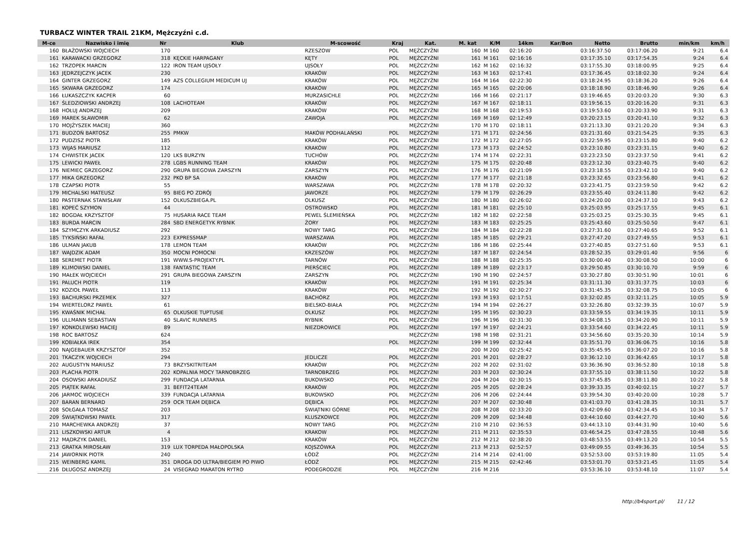TURBACZ WINTER TRAIL 21KM, Mężczyźni c.d.
| M-ce | Nazwisko i imię | Nr | Klub | M-scowość | Kraj | Kat. | M. kat | K/M | 14km | Kar/Bon | Netto | Brutto | min/km | km/h |
| --- | --- | --- | --- | --- | --- | --- | --- | --- | --- | --- | --- | --- | --- | --- |
| 160 | BŁAŻOWSKI WOJCIECH | 170 | | RZESZOW | POL | MĘŻCZYŹNI | 160 | M 160 | 02:16:20 | | 03:16:37.50 | 03:17:06.20 | 9:21 | 6.4 |
| 161 | KARAWACKI GRZEGORZ | 318 | KĘCKIE HARPAGANY | KĘTY | POL | MĘŻCZYŹNI | 161 | M 161 | 02:16:16 | | 03:17:35.10 | 03:17:54.35 | 9:24 | 6.4 |
| 162 | TRZOPEK MARCIN | 122 | IRON TEAM UJSOŁY | UJSOŁY | POL | MĘŻCZYŹNI | 162 | M 162 | 02:16:32 | | 03:17:55.30 | 03:18:00.95 | 9:25 | 6.4 |
| 163 | JĘDRZEJCZYK JACEK | 230 | | KRAKÓW | POL | MĘŻCZYŹNI | 163 | M 163 | 02:17:41 | | 03:17:36.45 | 03:18:02.30 | 9:24 | 6.4 |
| 164 | GINTER GRZEGORZ | 149 | AZS COLLEGIUM MEDICUM UJ | KRAKÓW | POL | MĘŻCZYŹNI | 164 | M 164 | 02:22:30 | | 03:18:24.95 | 03:18:36.20 | 9:26 | 6.4 |
| 165 | SKWARA GRZEGORZ | 174 | | KRAKÓW | POL | MĘŻCZYŹNI | 165 | M 165 | 02:20:06 | | 03:18:18.90 | 03:18:46.90 | 9:26 | 6.4 |
| 166 | ŁUKASZCZYK KACPER | 60 | | MURZASICHLE | POL | MĘŻCZYŹNI | 166 | M 166 | 02:21:17 | | 03:19:46.65 | 03:20:03.20 | 9:30 | 6.3 |
| 167 | ŚLEDZIOWSKI ANDRZEJ | 108 | LACHOTEAM | KRAKÓW | POL | MĘŻCZYŹNI | 167 | M 167 | 02:18:11 | | 03:19:56.15 | 03:20:16.20 | 9:31 | 6.3 |
| 168 | HOŁUJ ANDRZEJ | 209 | | KRAKÓW | POL | MĘŻCZYŹNI | 168 | M 168 | 02:19:53 | | 03:19:53.60 | 03:20:33.90 | 9:31 | 6.3 |
| 169 | MAREK SŁAWOMIR | 62 | | ZAWOJA | POL | MĘŻCZYŹNI | 169 | M 169 | 02:12:49 | | 03:20:23.15 | 03:20:41.10 | 9:32 | 6.3 |
| 170 | MOJŻYSZEK MACIEJ | 360 | | | | MĘŻCZYŹNI | 170 | M 170 | 02:18:11 | | 03:21:13.30 | 03:21:20.20 | 9:34 | 6.3 |
| 171 | BUDZOŃ BARTOSZ | 255 | PMKW | MAKÓW PODHALAŃSKI | POL | MĘŻCZYŹNI | 171 | M 171 | 02:24:56 | | 03:21:31.60 | 03:21:54.25 | 9:35 | 6.3 |
| 172 | PUDZISZ PIOTR | 185 | | KRAKÓW | POL | MĘŻCZYŹNI | 172 | M 172 | 02:27:05 | | 03:22:59.95 | 03:23:15.80 | 9:40 | 6.2 |
| 173 | WIJAS MARIUSZ | 112 | | KRAKÓW | POL | MĘŻCZYŹNI | 173 | M 173 | 02:24:52 | | 03:23:10.80 | 03:23:31.15 | 9:40 | 6.2 |
| 174 | CHWISTEK JACEK | 120 | LKS BURZYN | TUCHÓW | POL | MĘŻCZYŹNI | 174 | M 174 | 02:22:31 | | 03:23:23.50 | 03:23:37.50 | 9:41 | 6.2 |
| 175 | LEWICKI PAWEŁ | 278 | LGBS RUNNING TEAM | KRAKÓW | POL | MĘŻCZYŹNI | 175 | M 175 | 02:20:48 | | 03:23:12.30 | 03:23:40.75 | 9:40 | 6.2 |
| 176 | NIEMIEC GRZEGORZ | 290 | GRUPA BIEGOWA ZARSZYN | ZARSZYN | POL | MĘŻCZYŹNI | 176 | M 176 | 02:21:09 | | 03:23:18.55 | 03:23:42.10 | 9:40 | 6.2 |
| 177 | MIKA GRZEGORZ | 232 | PKO BP SA | KRAKÓW | POL | MĘŻCZYŹNI | 177 | M 177 | 02:21:18 | | 03:23:32.65 | 03:23:56.80 | 9:41 | 6.2 |
| 178 | CZAPSKI PIOTR | 55 | | WARSZAWA | POL | MĘŻCZYŹNI | 178 | M 178 | 02:20:32 | | 03:23:41.75 | 03:23:59.50 | 9:42 | 6.2 |
| 179 | MICHALSKI MATEUSZ | 95 | BIEG PO ZDRÓJ | JAWORZE | POL | MĘŻCZYŹNI | 179 | M 179 | 02:26:29 | | 03:23:55.40 | 03:24:11.80 | 9:42 | 6.2 |
| 180 | PASTERNAK STANISŁAW | 152 | OLKUSZBIEGA.PL | OLKUSZ | POL | MĘŻCZYŹNI | 180 | M 180 | 02:26:02 | | 03:24:20.00 | 03:24:37.10 | 9:43 | 6.2 |
| 181 | KOPEĆ SZYMON | 44 | | OSTROWSKO | POL | MĘŻCZYŹNI | 181 | M 181 | 02:25:10 | | 03:25:03.95 | 03:25:17.55 | 9:45 | 6.1 |
| 182 | BOGDAŁ KRZYSZTOF | 75 | HUSARIA RACE TEAM | PEWEL ŚLEMIEŃSKA | POL | MĘŻCZYŹNI | 182 | M 182 | 02:22:58 | | 03:25:03.25 | 03:25:30.35 | 9:45 | 6.1 |
| 183 | BURDA MARCIN | 284 | SBD ENERGETYK RYBNIK | ŻORY | POL | MĘŻCZYŹNI | 183 | M 183 | 02:25:25 | | 03:25:43.60 | 03:25:50.50 | 9:47 | 6.1 |
| 184 | SZYMCZYK ARKADIUSZ | 292 | | NOWY TARG | POL | MĘŻCZYŹNI | 184 | M 184 | 02:22:28 | | 03:27:31.60 | 03:27:40.65 | 9:52 | 6.1 |
| 185 | TYKSIŃSKI RAFAŁ | 223 | EXPRESSMAP | WARSZAWA | POL | MĘŻCZYŹNI | 185 | M 185 | 02:29:21 | | 03:27:47.20 | 03:27:49.55 | 9:53 | 6.1 |
| 186 | ULMAN JAKUB | 178 | LEMON TEAM | KRAKÓW | POL | MĘŻCZYŹNI | 186 | M 186 | 02:25:44 | | 03:27:40.85 | 03:27:51.60 | 9:53 | 6.1 |
| 187 | WAJDZIK ADAM | 350 | MOCNI POMOCNI | KRZESZÓW | POL | MĘŻCZYŹNI | 187 | M 187 | 02:24:54 | | 03:28:52.35 | 03:29:01.40 | 9:56 | 6 |
| 188 | SEREMET PIOTR | 191 | WWW.S-PROJEKTY.PL | TARNÓW | POL | MĘŻCZYŹNI | 188 | M 188 | 02:25:35 | | 03:30:00.40 | 03:30:08.50 | 10:00 | 6 |
| 189 | KLIMOWSKI DANIEL | 138 | FANTASTIC TEAM | PIERŚCIEC | POL | MĘŻCZYŹNI | 189 | M 189 | 02:23:17 | | 03:29:50.85 | 03:30:10.70 | 9:59 | 6 |
| 190 | MAŁEK WOJCIECH | 291 | GRUPA BIEGOWA ZARSZYN | ZARSZYN | POL | MĘŻCZYŹNI | 190 | M 190 | 02:24:57 | | 03:30:27.80 | 03:30:51.90 | 10:01 | 6 |
| 191 | PALUCH PIOTR | 119 | | KRAKÓW | POL | MĘŻCZYŹNI | 191 | M 191 | 02:25:34 | | 03:31:11.30 | 03:31:37.75 | 10:03 | 6 |
| 192 | KOZIOŁ PAWEŁ | 113 | | KRAKÓW | POL | MĘŻCZYŹNI | 192 | M 192 | 02:30:27 | | 03:31:45.35 | 03:32:08.75 | 10:05 | 6 |
| 193 | BACHURSKI PRZEMEK | 327 | | BACHÓRZ | POL | MĘŻCZYŹNI | 193 | M 193 | 02:17:51 | | 03:32:02.85 | 03:32:11.25 | 10:05 | 5.9 |
| 194 | WIERTELORZ PAWEŁ | 61 | | BIELSKO-BIAŁA | POL | MĘŻCZYŹNI | 194 | M 194 | 02:26:27 | | 03:32:26.80 | 03:32:39.35 | 10:07 | 5.9 |
| 195 | KWAŚNIK MICHAŁ | 65 | OLKUSKIE TUPTUSIE | OLKUSZ | POL | MĘŻCZYŹNI | 195 | M 195 | 02:30:23 | | 03:33:59.55 | 03:34:19.35 | 10:11 | 5.9 |
| 196 | ULLMANN SEBASTIAN | 40 | SLAVIC RUNNERS | RYBNIK | POL | MĘŻCZYŹNI | 196 | M 196 | 02:31:30 | | 03:34:08.15 | 03:34:20.90 | 10:11 | 5.9 |
| 197 | KONKOLEWSKI MACIEJ | 89 | | NIEZDROWICE | POL | MĘŻCZYŹNI | 197 | M 197 | 02:24:21 | | 03:33:54.60 | 03:34:22.45 | 10:11 | 5.9 |
| 198 | ROC BARTOSZ | 624 | | | | MĘŻCZYŹNI | 198 | M 198 | 02:31:21 | | 03:34:56.60 | 03:35:20.30 | 10:14 | 5.9 |
| 199 | KOBIAŁKA IREK | 354 | | | POL | MĘŻCZYŹNI | 199 | M 199 | 02:32:44 | | 03:35:51.70 | 03:36:06.75 | 10:16 | 5.8 |
| 200 | NAJGEBAUER KRZYSZTOF | 352 | | | | MĘŻCZYŹNI | 200 | M 200 | 02:25:42 | | 03:35:45.95 | 03:36:07.20 | 10:16 | 5.8 |
| 201 | TKACZYK WOJCIECH | 294 | | JEDLICZE | POL | MĘŻCZYŹNI | 201 | M 201 | 02:28:27 | | 03:36:12.10 | 03:36:42.65 | 10:17 | 5.8 |
| 202 | AUGUSTYN MARIUSZ | 73 | BRZYSKITRITEAM | KRAKÓW | POL | MĘŻCZYŹNI | 202 | M 202 | 02:31:02 | | 03:36:36.90 | 03:36:52.80 | 10:18 | 5.8 |
| 203 | PLACHA PIOTR | 202 | KOPALNIA MOCY TARNOBRZEG | TARNOBRZEG | POL | MĘŻCZYŹNI | 203 | M 203 | 02:30:24 | | 03:37:55.10 | 03:38:11.50 | 10:22 | 5.8 |
| 204 | OSOWSKI ARKADIUSZ | 299 | FUNDACJA LATARNIA | BUKOWSKO | POL | MĘŻCZYŹNI | 204 | M 204 | 02:30:15 | | 03:37:45.85 | 03:38:11.80 | 10:22 | 5.8 |
| 205 | PIĄTEK RAFAŁ | 31 | BEFIT24TEAM | KRAKÓW | POL | MĘŻCZYŹNI | 205 | M 205 | 02:28:24 | | 03:39:33.35 | 03:40:02.15 | 10:27 | 5.7 |
| 206 | JARMOC WOJCIECH | 339 | FUNDACJA LATARNIA | BUKOWSKO | POL | MĘŻCZYŹNI | 206 | M 206 | 02:24:44 | | 03:39:54.30 | 03:40:20.00 | 10:28 | 5.7 |
| 207 | BARAN BERNARD | 259 | OCR TEAM DĘBICA | DĘBICA | POL | MĘŻCZYŹNI | 207 | M 207 | 02:30:48 | | 03:41:03.70 | 03:41:28.35 | 10:31 | 5.7 |
| 208 | SOŁGAŁA TOMASZ | 203 | | ŚWIĄTNIKI GÓRNE | POL | MĘŻCZYŹNI | 208 | M 208 | 02:33:20 | | 03:42:09.60 | 03:42:34.45 | 10:34 | 5.7 |
| 209 | ŚWIĄTKOWSKI PAWEŁ | 317 | | KLUSZKOWCE | POL | MĘŻCZYŹNI | 209 | M 209 | 02:34:48 | | 03:44:10.60 | 03:44:27.70 | 10:40 | 5.6 |
| 210 | MARCHEWKA ANDRZEJ | 37 | | NOWY TARG | POL | MĘŻCZYŹNI | 210 | M 210 | 02:36:53 | | 03:44:13.10 | 03:44:31.90 | 10:40 | 5.6 |
| 211 | LISZKOWSKI ARTUR | 4 | | KRAKOW | POL | MĘŻCZYŹNI | 211 | M 211 | 02:35:53 | | 03:46:54.25 | 03:47:28.55 | 10:48 | 5.6 |
| 212 | MĄDRZYK DANIEL | 153 | | KRAKÓW | POL | MĘŻCZYŹNI | 212 | M 212 | 02:38:20 | | 03:48:53.55 | 03:49:13.20 | 10:54 | 5.5 |
| 213 | GRATKA MIROSŁAW | 319 | LUX TORPEDA MAŁOPOLSKA | KOJSZÓWKA | POL | MĘŻCZYŹNI | 213 | M 213 | 02:52:57 | | 03:49:09.55 | 03:49:36.35 | 10:54 | 5.5 |
| 214 | JAWORNIK PIOTR | 240 | | ŁÓDŹ | POL | MĘŻCZYŹNI | 214 | M 214 | 02:41:00 | | 03:52:53.00 | 03:53:19.80 | 11:05 | 5.4 |
| 215 | WEINBERG KAMIL | 351 | DROGA DO ULTRA/BIEGIEM PO PIWO | ŁÓDŹ | POL | MĘŻCZYŹNI | 215 | M 215 | 02:42:46 | | 03:53:01.70 | 03:53:21.45 | 11:05 | 5.4 |
| 216 | DŁUGOSZ ANDRZEJ | 24 | VISEGRAD MARATON RYTRO | PODEGRODZIE | POL | MĘŻCZYŹNI | 216 | M 216 | | | 03:53:36.10 | 03:53:48.10 | 11:07 | 5.4 |
http://b4sport.pl/ 11 / 12